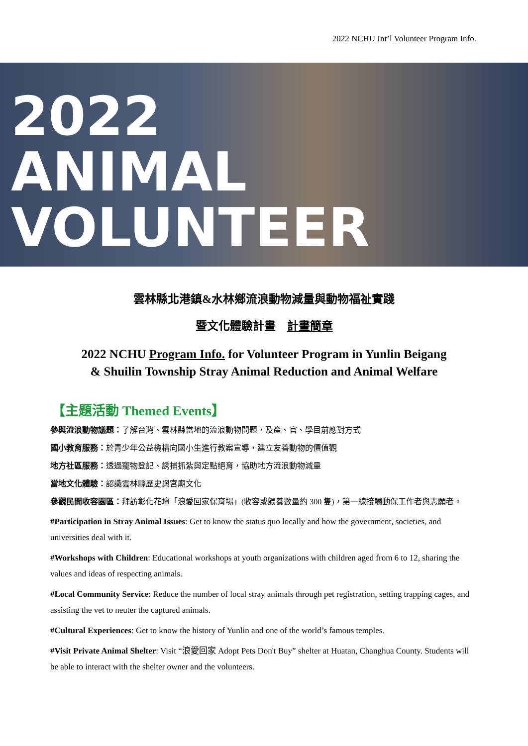2022 NCHU Int’l Volunteer Program Info.
2022
ANIMAL
VOLUNTEER
雲林縣北港鎮&水林鄉流浪動物減量與動物福祉實踐
暨文化體驗計畫　計畫簡章
2022 NCHU Program Info. for Volunteer Program in Yunlin Beigang
& Shuilin Township Stray Animal Reduction and Animal Welfare
【主題活動 Themed Events】
參與流浪動物議題：了解台灣、雲林縣當地的流浪動物問題，及產、官、學目前應對方式
國小教育服務：於青少年公益機構向國小生進行教案宣導，建立友善動物的價值觀
地方社區服務：透過寵物登記、誘捕抓紮與定點絕育，協助地方流浪動物減量
當地文化體驗：認識雲林縣歷史與宮廟文化
參觀民間收容園區：拜訪彰化花壇「浪愛回家保育場」(收容或餵養數量約 300 隻)，第一線接觸動保工作者與志願者。
#Participation in Stray Animal Issues: Get to know the status quo locally and how the government, societies, and universities deal with it.
#Workshops with Children: Educational workshops at youth organizations with children aged from 6 to 12, sharing the values and ideas of respecting animals.
#Local Community Service: Reduce the number of local stray animals through pet registration, setting trapping cages, and assisting the vet to neuter the captured animals.
#Cultural Experiences: Get to know the history of Yunlin and one of the world’s famous temples.
#Visit Private Animal Shelter: Visit “浪愛回家 Adopt Pets Don't Buy” shelter at Huatan, Changhua County. Students will be able to interact with the shelter owner and the volunteers.